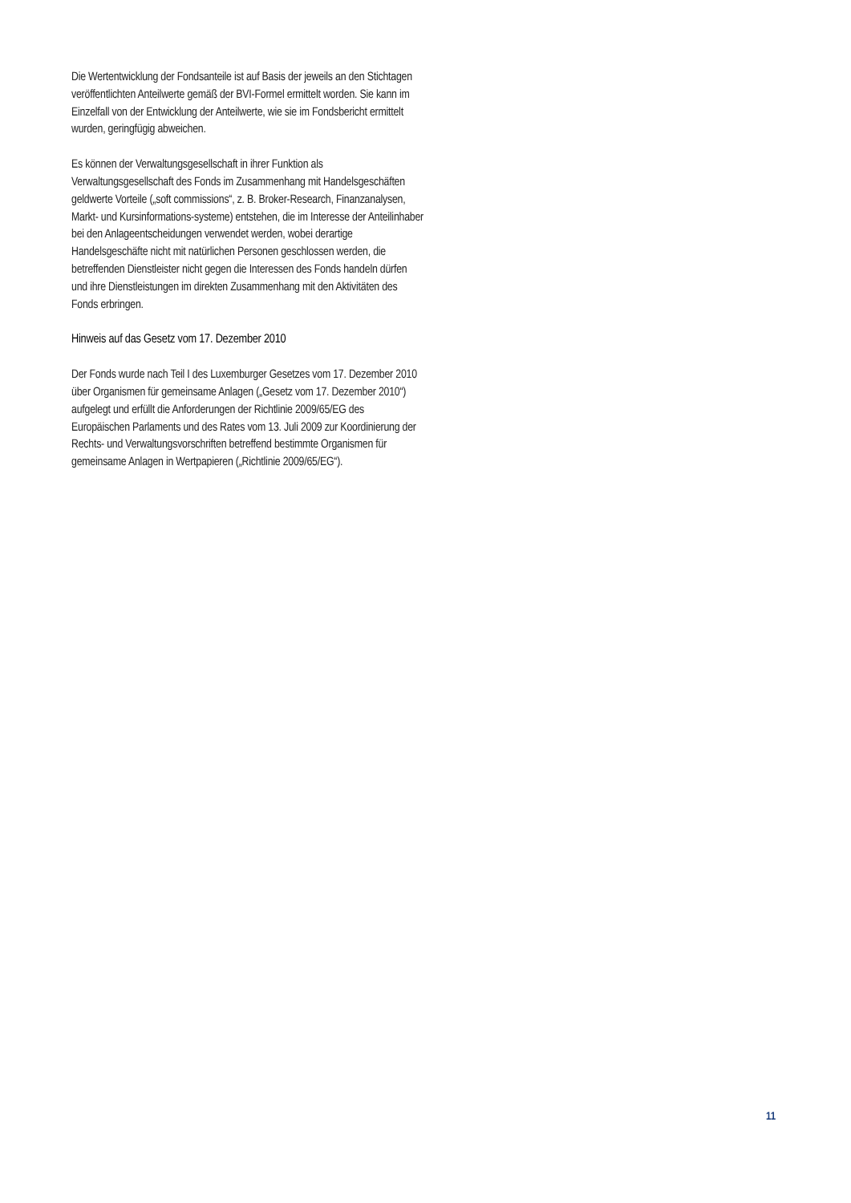Die Wertentwicklung der Fondsanteile ist auf Basis der jeweils an den Stichtagen veröffentlichten Anteilwerte gemäß der BVI-Formel ermittelt worden. Sie kann im Einzelfall von der Entwicklung der Anteilwerte, wie sie im Fondsbericht ermittelt wurden, geringfügig abweichen.
Es können der Verwaltungsgesellschaft in ihrer Funktion als Verwaltungsgesellschaft des Fonds im Zusammenhang mit Handelsgeschäften geldwerte Vorteile („soft commissions“, z. B. Broker-Research, Finanzanalysen, Markt- und Kursinformations-systeme) entstehen, die im Interesse der Anteilinhaber bei den Anlageentscheidungen verwendet werden, wobei derartige Handelsgeschäfte nicht mit natürlichen Personen geschlossen werden, die betreffenden Dienstleister nicht gegen die Interessen des Fonds handeln dürfen und ihre Dienstleistungen im direkten Zusammenhang mit den Aktivitäten des Fonds erbringen.
Hinweis auf das Gesetz vom 17. Dezember 2010
Der Fonds wurde nach Teil I des Luxemburger Gesetzes vom 17. Dezember 2010 über Organismen für gemeinsame Anlagen („Gesetz vom 17. Dezember 2010“) aufgelegt und erfüllt die Anforderungen der Richtlinie 2009/65/EG des Europäischen Parlaments und des Rates vom 13. Juli 2009 zur Koordinierung der Rechts- und Verwaltungsvorschriften betreffend bestimmte Organismen für gemeinsame Anlagen in Wertpapieren („Richtlinie 2009/65/EG“).
11